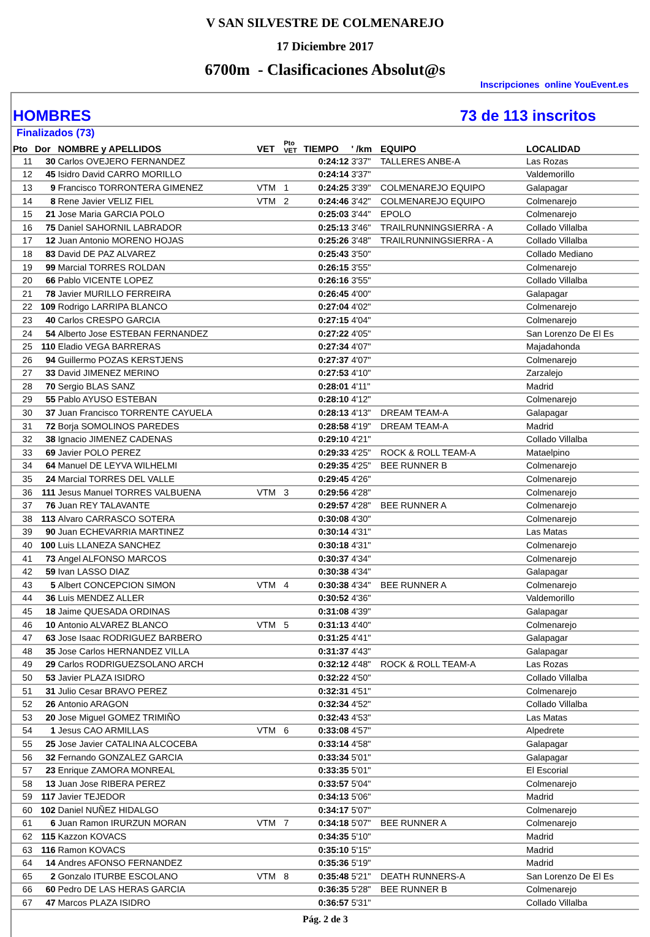V SAN SILVESTRE DE COLMENAREJO
17 Diciembre 2017
6700m - Clasificaciones Absolut@s
Inscripciones online YouEvent.es
HOMBRES 73 de 113 inscritos
| Finalizados (73) | | | | | | | | |
| --- | --- | --- | --- | --- | --- | --- | --- | --- |
| Pto | Dor | NOMBRE y APELLIDOS | VET | Pto VET | TIEMPO | ' /km | EQUIPO | LOCALIDAD |
| 11 | 30 | Carlos OVEJERO FERNANDEZ | | | 0:24:12 | 3'37" | TALLERES ANBE-A | Las Rozas |
| 12 | 45 | Isidro David CARRO MORILLO | | | 0:24:14 | 3'37" | | Valdemorillo |
| 13 | 9 | Francisco TORRONTERA GIMENEZ | VTM | 1 | 0:24:25 | 3'39" | COLMENAREJO EQUIPO | Galapagar |
| 14 | 8 | Rene Javier VELIZ FIEL | VTM | 2 | 0:24:46 | 3'42" | COLMENAREJO EQUIPO | Colmenarejo |
| 15 | 21 | Jose Maria GARCIA POLO | | | 0:25:03 | 3'44" | EPOLO | Colmenarejo |
| 16 | 75 | Daniel SAHORNIL LABRADOR | | | 0:25:13 | 3'46" | TRAILRUNNINGSIERRA - A | Collado Villalba |
| 17 | 12 | Juan Antonio MORENO HOJAS | | | 0:25:26 | 3'48" | TRAILRUNNINGSIERRA - A | Collado Villalba |
| 18 | 83 | David DE PAZ ALVAREZ | | | 0:25:43 | 3'50" | | Collado Mediano |
| 19 | 99 | Marcial TORRES ROLDAN | | | 0:26:15 | 3'55" | | Colmenarejo |
| 20 | 66 | Pablo VICENTE LOPEZ | | | 0:26:16 | 3'55" | | Collado Villalba |
| 21 | 78 | Javier MURILLO FERREIRA | | | 0:26:45 | 4'00" | | Galapagar |
| 22 | 109 | Rodrigo LARRIPA BLANCO | | | 0:27:04 | 4'02" | | Colmenarejo |
| 23 | 40 | Carlos CRESPO GARCIA | | | 0:27:15 | 4'04" | | Colmenarejo |
| 24 | 54 | Alberto Jose ESTEBAN FERNANDEZ | | | 0:27:22 | 4'05" | | San Lorenzo De El Es |
| 25 | 110 | Eladio VEGA BARRERAS | | | 0:27:34 | 4'07" | | Majadahonda |
| 26 | 94 | Guillermo POZAS KERSTJENS | | | 0:27:37 | 4'07" | | Colmenarejo |
| 27 | 33 | David JIMENEZ MERINO | | | 0:27:53 | 4'10" | | Zarzalejo |
| 28 | 70 | Sergio BLAS SANZ | | | 0:28:01 | 4'11" | | Madrid |
| 29 | 55 | Pablo AYUSO ESTEBAN | | | 0:28:10 | 4'12" | | Colmenarejo |
| 30 | 37 | Juan Francisco TORRENTE CAYUELA | | | 0:28:13 | 4'13" | DREAM TEAM-A | Galapagar |
| 31 | 72 | Borja SOMOLINOS PAREDES | | | 0:28:58 | 4'19" | DREAM TEAM-A | Madrid |
| 32 | 38 | Ignacio JIMENEZ CADENAS | | | 0:29:10 | 4'21" | | Collado Villalba |
| 33 | 69 | Javier POLO PEREZ | | | 0:29:33 | 4'25" | ROCK & ROLL TEAM-A | Mataelpino |
| 34 | 64 | Manuel DE LEYVA WILHELMI | | | 0:29:35 | 4'25" | BEE RUNNER B | Colmenarejo |
| 35 | 24 | Marcial TORRES DEL VALLE | | | 0:29:45 | 4'26" | | Colmenarejo |
| 36 | 111 | Jesus Manuel TORRES VALBUENA | VTM | 3 | 0:29:56 | 4'28" | | Colmenarejo |
| 37 | 76 | Juan REY TALAVANTE | | | 0:29:57 | 4'28" | BEE RUNNER A | Colmenarejo |
| 38 | 113 | Alvaro CARRASCO SOTERA | | | 0:30:08 | 4'30" | | Colmenarejo |
| 39 | 90 | Juan ECHEVARRIA MARTINEZ | | | 0:30:14 | 4'31" | | Las Matas |
| 40 | 100 | Luis LLANEZA SANCHEZ | | | 0:30:18 | 4'31" | | Colmenarejo |
| 41 | 73 | Angel ALFONSO MARCOS | | | 0:30:37 | 4'34" | | Colmenarejo |
| 42 | 59 | Ivan LASSO DIAZ | | | 0:30:38 | 4'34" | | Galapagar |
| 43 | 5 | Albert CONCEPCION SIMON | VTM | 4 | 0:30:38 | 4'34" | BEE RUNNER A | Colmenarejo |
| 44 | 36 | Luis MENDEZ ALLER | | | 0:30:52 | 4'36" | | Valdemorillo |
| 45 | 18 | Jaime QUESADA ORDINAS | | | 0:31:08 | 4'39" | | Galapagar |
| 46 | 10 | Antonio ALVAREZ BLANCO | VTM | 5 | 0:31:13 | 4'40" | | Colmenarejo |
| 47 | 63 | Jose Isaac RODRIGUEZ BARBERO | | | 0:31:25 | 4'41" | | Galapagar |
| 48 | 35 | Jose Carlos HERNANDEZ VILLA | | | 0:31:37 | 4'43" | | Galapagar |
| 49 | 29 | Carlos RODRIGUEZSOLANO ARCH | | | 0:32:12 | 4'48" | ROCK & ROLL TEAM-A | Las Rozas |
| 50 | 53 | Javier PLAZA ISIDRO | | | 0:32:22 | 4'50" | | Collado Villalba |
| 51 | 31 | Julio Cesar BRAVO PEREZ | | | 0:32:31 | 4'51" | | Colmenarejo |
| 52 | 26 | Antonio ARAGON | | | 0:32:34 | 4'52" | | Collado Villalba |
| 53 | 20 | Jose Miguel GOMEZ TRIMIÑO | | | 0:32:43 | 4'53" | | Las Matas |
| 54 | 1 | Jesus CAO ARMILLAS | VTM | 6 | 0:33:08 | 4'57" | | Alpedrete |
| 55 | 25 | Jose Javier CATALINA ALCOCEBA | | | 0:33:14 | 4'58" | | Galapagar |
| 56 | 32 | Fernando GONZALEZ GARCIA | | | 0:33:34 | 5'01" | | Galapagar |
| 57 | 23 | Enrique ZAMORA MONREAL | | | 0:33:35 | 5'01" | | El Escorial |
| 58 | 13 | Juan Jose RIBERA PEREZ | | | 0:33:57 | 5'04" | | Colmenarejo |
| 59 | 117 | Javier TEJEDOR | | | 0:34:13 | 5'06" | | Madrid |
| 60 | 102 | Daniel NUÑEZ HIDALGO | | | 0:34:17 | 5'07" | | Colmenarejo |
| 61 | 6 | Juan Ramon IRURZUN MORAN | VTM | 7 | 0:34:18 | 5'07" | BEE RUNNER A | Colmenarejo |
| 62 | 115 | Kazzon KOVACS | | | 0:34:35 | 5'10" | | Madrid |
| 63 | 116 | Ramon KOVACS | | | 0:35:10 | 5'15" | | Madrid |
| 64 | 14 | Andres AFONSO FERNANDEZ | | | 0:35:36 | 5'19" | | Madrid |
| 65 | 2 | Gonzalo ITURBE ESCOLANO | VTM | 8 | 0:35:48 | 5'21" | DEATH RUNNERS-A | San Lorenzo De El Es |
| 66 | 60 | Pedro DE LAS HERAS GARCIA | | | 0:36:35 | 5'28" | BEE RUNNER B | Colmenarejo |
| 67 | 47 | Marcos PLAZA ISIDRO | | | 0:36:57 | 5'31" | | Collado Villalba |
Pág. 2 de 3